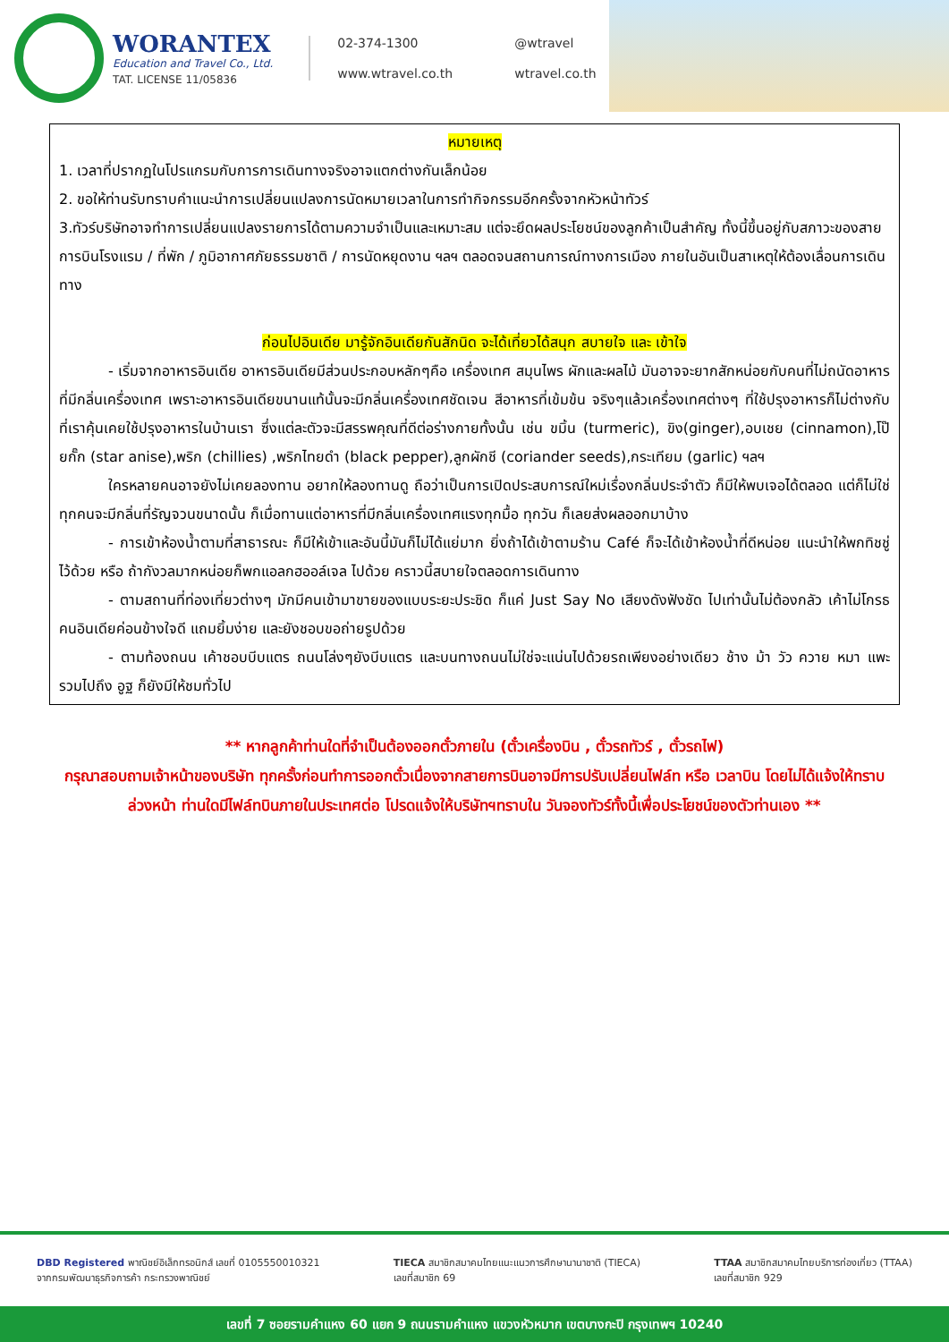WORANTEX
Education and Travel Co., Ltd.
TAT. LICENSE 11/05836
02-374-1300 @wtravel www.wtravel.co.th wtravel.co.th
หมายเหตุ
1. เวลาที่ปรากฏในโปรแกรมกับการการเดินทางจริงอาจแตกต่างกันเล็กน้อย
2. ขอให้ท่านรับทราบคำแนะนำการเปลี่ยนแปลงการนัดหมายเวลาในการทำกิจกรรมอีกครั้งจากหัวหน้าทัวร์
3.ทัวร์บริษัทอาจทำการเปลี่ยนแปลงรายการได้ตามความจำเป็นและเหมาะสม แต่จะยึดผลประโยชน์ของลูกค้าเป็นสำคัญ ทั้งนี้ขึ้นอยู่กับสภาวะของสายการบินโรงแรม / ที่พัก / ภูมิอากาศภัยธรรมชาติ / การนัดหยุดงาน ฯลฯ ตลอดจนสถานการณ์ทางการเมือง ภายในอันเป็นสาเหตุให้ต้องเลื่อนการเดินทาง
ก่อนไปอินเดีย มารู้จักอินเดียกันสักนิด จะได้เที่ยวได้สนุก สบายใจ และ เข้าใจ
- เริ่มจากอาหารอินเดีย อาหารอินเดียมีส่วนประกอบหลักๆคือ เครื่องเทศ สมุนไพร ผักและผลไม้ มันอาจจะยากสักหน่อยกับคนที่ไม่ถนัดอาหารที่มีกลิ่นเครื่องเทศ เพราะอาหารอินเดียขนานแท้นั้นจะมีกลิ่นเครื่องเทศชัดเจน สีอาหารที่เข้มข้น จริงๆแล้วเครื่องเทศต่างๆ ที่ใช้ปรุงอาหารก็ไม่ต่างกับที่เราคุ้นเคยใช้ปรุงอาหารในบ้านเรา ซึ่งแต่ละตัวจะมีสรรพคุณที่ดีต่อร่างกายทั้งนั้น เช่น ขมิ้น (turmeric), ขิง(ginger),อบเชย (cinnamon),โป๊ยกั๊ก (star anise),พริก (chillies) ,พริกไทยดำ (black pepper),ลูกผักชี (coriander seeds),กระเทียม (garlic) ฯลฯ
ใครหลายคนอาจยังไม่เคยลองทาน อยากให้ลองทานดู ถือว่าเป็นการเปิดประสบการณ์ใหม่เรื่องกลิ่นประจำตัว ก็มีให้พบเจอได้ตลอด แต่ก็ไม่ใช่ทุกคนจะมีกลิ่นที่รัญจวนขนาดนั้น ก็เมื่อทานแต่อาหารที่มีกลิ่นเครื่องเทศแรงทุกมื้อ ทุกวัน ก็เลยส่งผลออกมาบ้าง
- การเข้าห้องน้ำตามที่สาธารณะ ก็มีให้เข้าและอันนี้มันก็ไม่ได้แย่มาก ยิ่งถ้าได้เข้าตามร้าน Café ก็จะได้เข้าห้องน้ำที่ดีหน่อย แนะนำให้พกทิชชู่ไว้ด้วย หรือ ถ้ากังวลมากหน่อยก็พกแอลกฮออล์เจล ไปด้วย คราวนี้สบายใจตลอดการเดินทาง
- ตามสถานที่ท่องเที่ยวต่างๆ มักมีคนเข้ามาขายของแบบระยะประชิด ก็แค่ Just Say No เสียงดังฟังชัด ไปเท่านั้นไม่ต้องกลัว เค้าไม่โกรธ คนอินเดียค่อนข้างใจดี แถมยิ้มง่าย และยังชอบขอถ่ายรูปด้วย
- ตามท้องถนน เค้าชอบบีบแตร ถนนโล่งๆยังบีบแตร และบนทางถนนไม่ใช่จะแน่นไปด้วยรถเพียงอย่างเดียว ช้าง ม้า วัว ควาย หมา แพะ รวมไปถึง อูฐ ก็ยังมีให้ชมทั่วไป
** หากลูกค้าท่านใดที่จำเป็นต้องออกตั๋วภายใน (ตั๋วเครื่องบิน , ตั๋วรถทัวร์ , ตั๋วรถไฟ)
กรุณาสอบถามเจ้าหน้าของบริษัท ทุกครั้งก่อนทำการออกตั๋วเนื่องจากสายการบินอาจมีการปรับเปลี่ยนไฟล์ท หรือ เวลาบิน โดยไม่ได้แจ้งให้ทราบล่วงหน้า ท่านใดมีไฟล์ทบินภายในประเทศต่อ โปรดแจ้งให้บริษัทฯทราบใน วันจองทัวร์ทั้งนี้เพื่อประโยชน์ของตัวท่านเอง **
DBD Registered พาณิชย์อิเล็กทรอนิกส์ เลขที่ 0105550010321
จากกรมพัฒนาธุรกิจการค้า กระทรวงพาณิชย์
TIECA สมาชิกสมาคมไทยแนะแนวการศึกษานานาชาติ (TIECA)
เลขที่สมาชิก 69
TTAA สมาชิกสมาคมไทยบริการท่องเที่ยว (TTAA)
เลขที่สมาชิก 929
เลขที่ 7 ซอยรามคำแหง 60 แยก 9 ถนนรามคำแหง แขวงหัวหมาก เขตบางกะปิ กรุงเทพฯ 10240